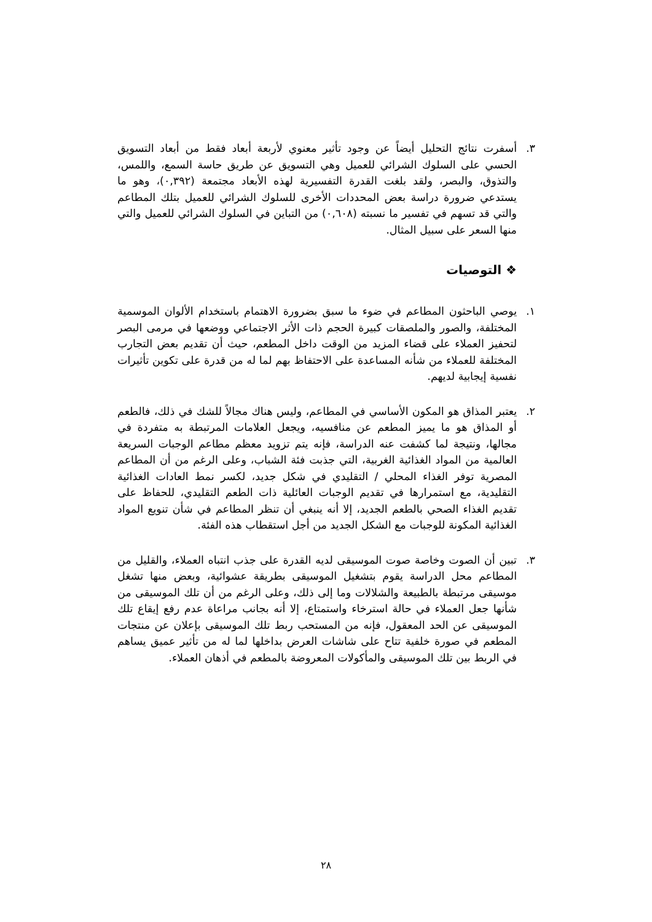٣. أسفرت نتائج التحليل أيضاً عن وجود تأثير معنوي لأربعة أبعاد فقط من أبعاد التسويق الحسي على السلوك الشرائي للعميل وهي التسويق عن طريق حاسة السمع، واللمس، والتذوق، والبصر، ولقد بلغت القدرة التفسيرية لهذه الأبعاد مجتمعة (٠,٣٩٢)، وهو ما يستدعي ضرورة دراسة بعض المحددات الأخرى للسلوك الشرائي للعميل بتلك المطاعم والتي قد تسهم في تفسير ما نسبته (٠,٦٠٨) من التباين في السلوك الشرائي للعميل والتي منها السعر على سبيل المثال.
❖ التوصيات
١. يوصي الباحثون المطاعم في ضوء ما سبق بضرورة الاهتمام باستخدام الألوان الموسمية المختلفة، والصور والملصقات كبيرة الحجم ذات الأثر الاجتماعي ووضعها في مرمى البصر لتحفيز العملاء على قضاء المزيد من الوقت داخل المطعم، حيث أن تقديم بعض التجارب المختلفة للعملاء من شأنه المساعدة على الاحتفاظ بهم لما له من قدرة على تكوين تأثيرات نفسية إيجابية لديهم.
٢. يعتبر المذاق هو المكون الأساسي في المطاعم، وليس هناك مجالاً للشك في ذلك، فالطعم أو المذاق هو ما يميز المطعم عن منافسيه، ويجعل العلامات المرتبطة به متفردة في مجالها، ونتيجة لما كشفت عنه الدراسة، فإنه يتم تزويد معظم مطاعم الوجبات السريعة العالمية من المواد الغذائية الغربية، التي جذبت فئة الشباب، وعلى الرغم من أن المطاعم المصرية توفر الغذاء المحلي / التقليدي في شكل جديد، لكسر نمط العادات الغذائية التقليدية، مع استمرارها في تقديم الوجبات العائلية ذات الطعم التقليدي، للحفاظ على تقديم الغذاء الصحي بالطعم الجديد، إلا أنه ينبغي أن تنظر المطاعم في شأن تنويع المواد الغذائية المكونة للوجبات مع الشكل الجديد من أجل استقطاب هذه الفئة.
٣. تبين أن الصوت وخاصة صوت الموسيقى لديه القدرة على جذب انتباه العملاء، والقليل من المطاعم محل الدراسة يقوم بتشغيل الموسيقى بطريقة عشوائية، وبعض منها تشغل موسيقى مرتبطة بالطبيعة والشلالات وما إلى ذلك، وعلى الرغم من أن تلك الموسيقى من شأنها جعل العملاء في حالة استرخاء واستمتاع، إلا أنه بجانب مراعاة عدم رفع إيقاع تلك الموسيقى عن الحد المعقول، فإنه من المستحب ربط تلك الموسيقى بإعلان عن منتجات المطعم في صورة خلفية تتاح على شاشات العرض بداخلها لما له من تأثير عميق يساهم في الربط بين تلك الموسيقى والمأكولات المعروضة بالمطعم في أذهان العملاء.
٢٨